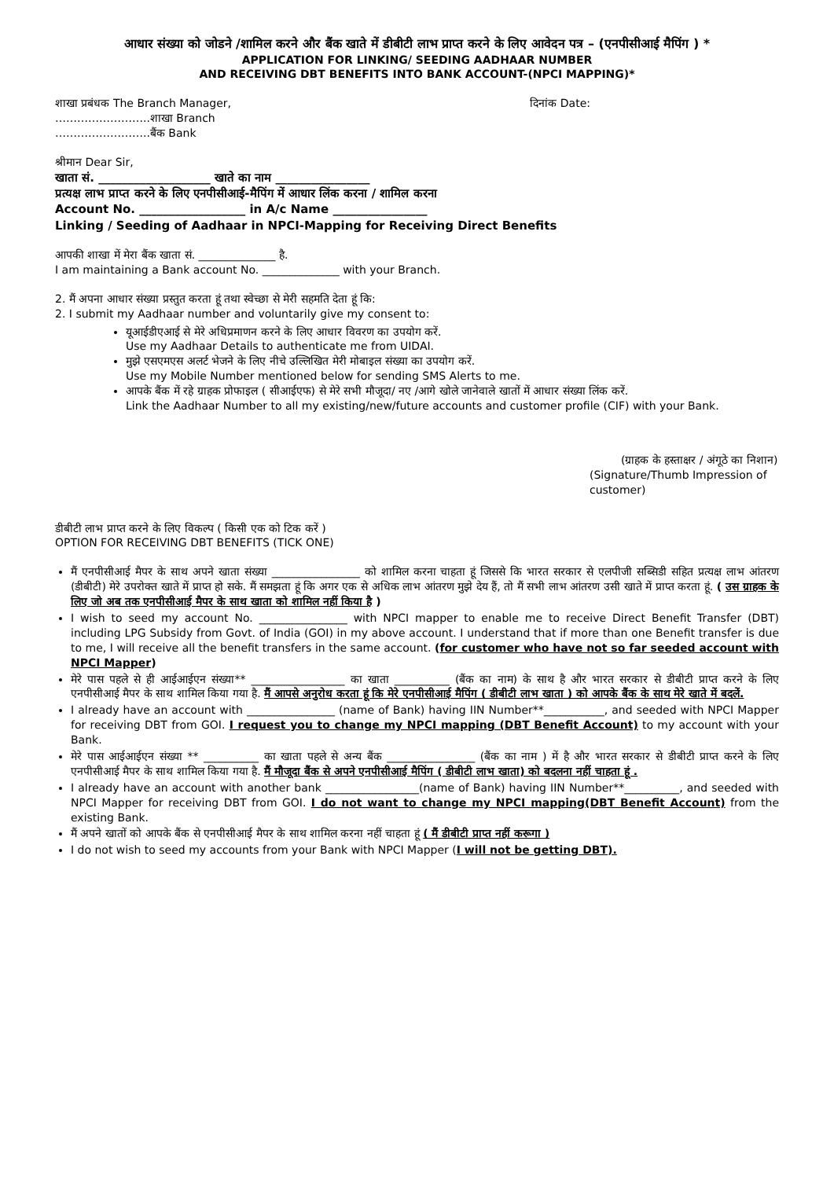आधार संख्या को जोडने /शामिल करने और बैंक खाते में डीबीटी लाभ प्राप्त करने के लिए आवेदन पत्र – (एनपीसीआई मैपिंग ) *
APPLICATION FOR LINKING/ SEEDING AADHAAR NUMBER
AND RECEIVING DBT BENEFITS INTO BANK ACCOUNT-(NPCI MAPPING)*
शाखा प्रबंधक The Branch Manager, दिनांक Date:
……………………..शाखा Branch
……………………..बैंक Bank
श्रीमान Dear Sir,
खाता सं. ___________________ खाते का नाम ________________
प्रत्यक्ष लाभ प्राप्त करने के लिए एनपीसीआई-मैपिंग में आधार लिंक करना / शामिल करना
Account No. __________________ in A/c Name ________________
Linking / Seeding of Aadhaar in NPCI-Mapping for Receiving Direct Benefits
आपकी शाखा में मेरा बैंक खाता सं. ______________ है.
I am maintaining a Bank account No. ______________ with your Branch.
2. मैं अपना आधार संख्या प्रस्तुत करता हूं तथा स्वेच्छा से मेरी सहमति देता हूं कि:
2. I submit my Aadhaar number and voluntarily give my consent to:
यूआईडीएआई से मेरे अधिप्रमाणन करने के लिए आधार विवरण का उपयोग करें.
Use my Aadhaar Details to authenticate me from UIDAI.
मुझे एसएमएस अलर्ट भेजने के लिए नीचे उल्लिखित मेरी मोबाइल संख्या का उपयोग करें.
Use my Mobile Number mentioned below for sending SMS Alerts to me.
आपके बैंक में रहे ग्राहक प्रोफाइल ( सीआईएफ) से मेरे सभी मौजूदा/ नए /आगे खोले जानेवाले खातों में आधार संख्या लिंक करें.
Link the Aadhaar Number to all my existing/new/future accounts and customer profile (CIF) with your Bank.
(ग्राहक के हस्ताक्षर / अंगूठे का निशान)
(Signature/Thumb Impression of customer)
डीबीटी लाभ प्राप्त करने के लिए विकल्प ( किसी एक को टिक करें )
OPTION FOR RECEIVING DBT BENEFITS (TICK ONE)
मैं एनपीसीआई मैपर के साथ अपने खाता संख्या ________________ को शामिल करना चाहता हूं जिससे कि भारत सरकार से एलपीजी सब्सिडी सहित प्रत्यक्ष लाभ आंतरण (डीबीटी) मेरे उपरोक्त खाते में प्राप्त हो सके. मैं समझता हूं कि अगर एक से अधिक लाभ आंतरण मुझे देय हैं, तो मैं सभी लाभ आंतरण उसी खाते में प्राप्त करता हूं. ( उस ग्राहक के लिए जो अब तक एनपीसीआई मैपर के साथ खाता को शामिल नहीं किया है )
I wish to seed my account No. ________________ with NPCI mapper to enable me to receive Direct Benefit Transfer (DBT) including LPG Subsidy from Govt. of India (GOI) in my above account. I understand that if more than one Benefit transfer is due to me, I will receive all the benefit transfers in the same account. (for customer who have not so far seeded account with NPCI Mapper)
मेरे पास पहले से ही आईआईएन संख्या** _________________ का खाता __________ (बैंक का नाम) के साथ है और भारत सरकार से डीबीटी प्राप्त करने के लिए एनपीसीआई मैपर के साथ शामिल किया गया है. मैं आपसे अनुरोध करता हूं कि मेरे एनपीसीआई मैपिंग ( डीबीटी लाभ खाता ) को आपके बैंक के साथ मेरे खाते में बदलें.
I already have an account with ________________ (name of Bank) having IIN Number**___________, and seeded with NPCI Mapper for receiving DBT from GOI. I request you to change my NPCI mapping (DBT Benefit Account) to my account with your Bank.
मेरे पास आईआईएन संख्या ** __________ का खाता पहले से अन्य बैंक ________________ (बैंक का नाम ) में है और भारत सरकार से डीबीटी प्राप्त करने के लिए एनपीसीआई मैपर के साथ शामिल किया गया है. मैं मौजूदा बैंक से अपने एनपीसीआई मैपिंग ( डीबीटी लाभ खाता) को बदलना नहीं चाहता हूं .
I already have an account with another bank _________________(name of Bank) having IIN Number**__________, and seeded with NPCI Mapper for receiving DBT from GOI. I do not want to change my NPCI mapping(DBT Benefit Account) from the existing Bank.
मैं अपने खातों को आपके बैंक से एनपीसीआई मैपर के साथ शामिल करना नहीं चाहता हूं ( मैं डीबीटी प्राप्त नहीं करूगा )
I do not wish to seed my accounts from your Bank with NPCI Mapper (I will not be getting DBT).